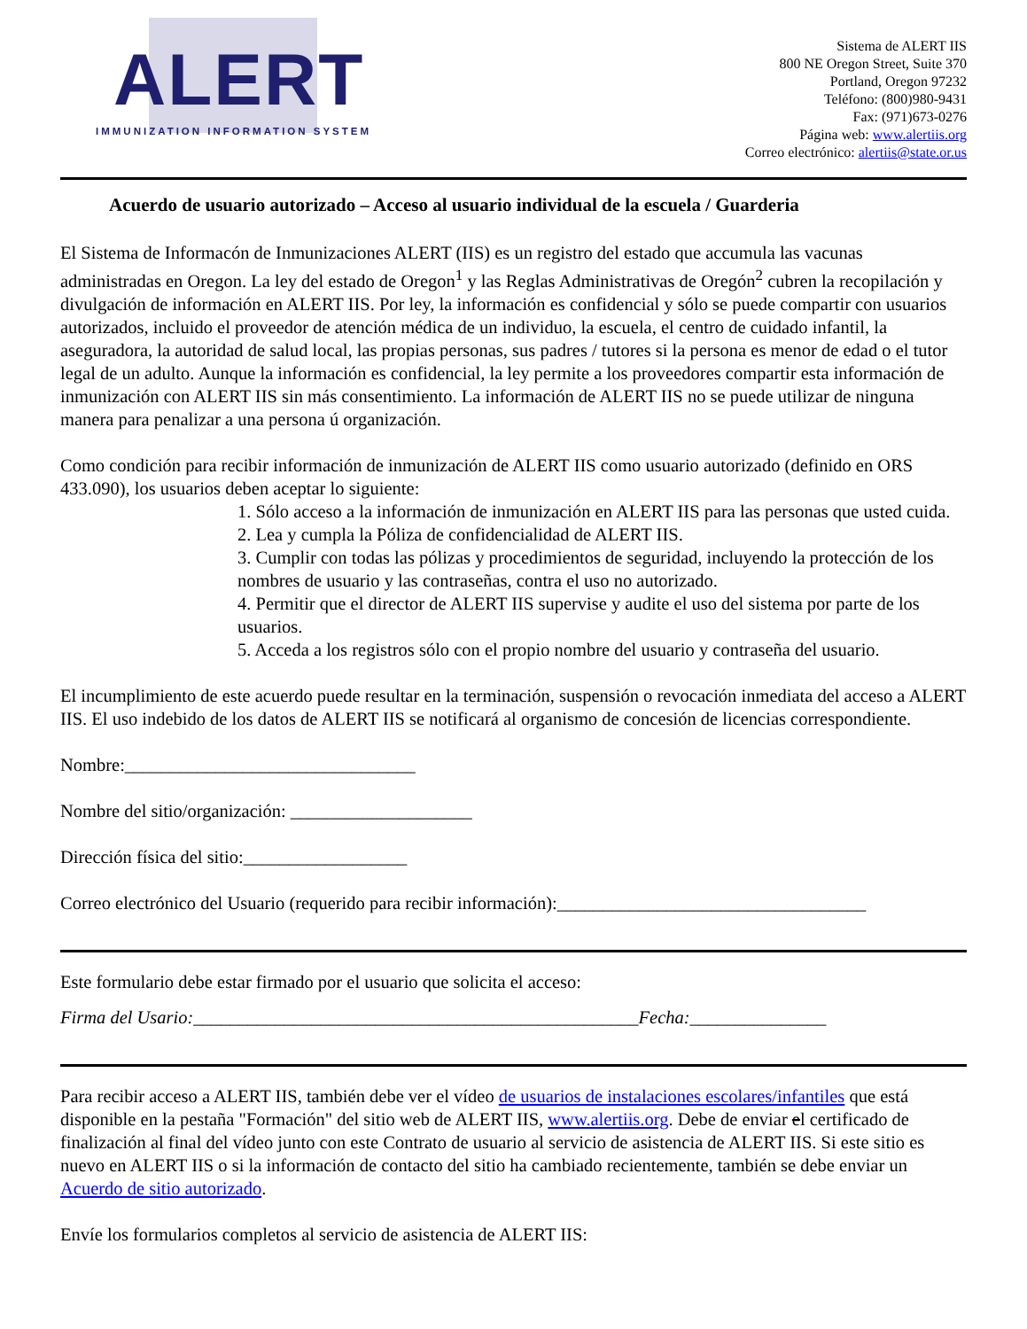ALERT
IMMUNIZATION INFORMATION SYSTEM
Sistema de ALERT IIS
800 NE Oregon Street, Suite 370
Portland, Oregon 97232
Teléfono: (800)980-9431
Fax: (971)673-0276
Página web: www.alertiis.org
Correo electrónico: alertiis@state.or.us
Acuerdo de usuario autorizado – Acceso al usuario individual de la escuela / Guarderia
El Sistema de Informacón de Inmunizaciones ALERT (IIS) es un registro del estado que accumula las vacunas administradas en Oregon. La ley del estado de Oregon<sup>1</sup> y las Reglas Administrativas de Oregón<sup>2</sup> cubren la recopilación y divulgación de información en ALERT IIS. Por ley, la información es confidencial y sólo se puede compartir con usuarios autorizados, incluido el proveedor de atención médica de un individuo, la escuela, el centro de cuidado infantil, la aseguradora, la autoridad de salud local, las propias personas, sus padres / tutores si la persona es menor de edad o el tutor legal de un adulto. Aunque la información es confidencial, la ley permite a los proveedores compartir esta información de inmunización con ALERT IIS sin más consentimiento. La información de ALERT IIS no se puede utilizar de ninguna manera para penalizar a una persona ú organización.
Como condición para recibir información de inmunización de ALERT IIS como usuario autorizado (definido en ORS 433.090), los usuarios deben aceptar lo siguiente:
1. Sólo acceso a la información de inmunización en ALERT IIS para las personas que usted cuida.
2. Lea y cumpla la Póliza de confidencialidad de ALERT IIS.
3. Cumplir con todas las pólizas y procedimientos de seguridad, incluyendo la protección de los nombres de usuario y las contraseñas, contra el uso no autorizado.
4. Permitir que el director de ALERT IIS supervise y audite el uso del sistema por parte de los usuarios.
5. Acceda a los registros sólo con el propio nombre del usuario y contraseña del usuario.
El incumplimiento de este acuerdo puede resultar en la terminación, suspensión o revocación inmediata del acceso a ALERT IIS. El uso indebido de los datos de ALERT IIS se notificará al organismo de concesión de licencias correspondiente.
Nombre:________________________________
Nombre del sitio/organización: ____________________
Dirección física del sitio:__________________
Correo electrónico del Usuario (requerido para recibir información):__________________________________
Este formulario debe estar firmado por el usuario que solicita el acceso:
Firma del Usario:_________________________________________________Fecha:_______________
Para recibir acceso a ALERT IIS, también debe ver el vídeo de usuarios de instalaciones escolares/infantiles que está disponible en la pestaña "Formación" del sitio web de ALERT IIS, www.alertiis.org. Debe de enviar el certificado de finalización al final del vídeo junto con este Contrato de usuario al servicio de asistencia de ALERT IIS. Si este sitio es nuevo en ALERT IIS o si la información de contacto del sitio ha cambiado recientemente, también se debe enviar un Acuerdo de sitio autorizado.
Envíe los formularios completos al servicio de asistencia de ALERT IIS: